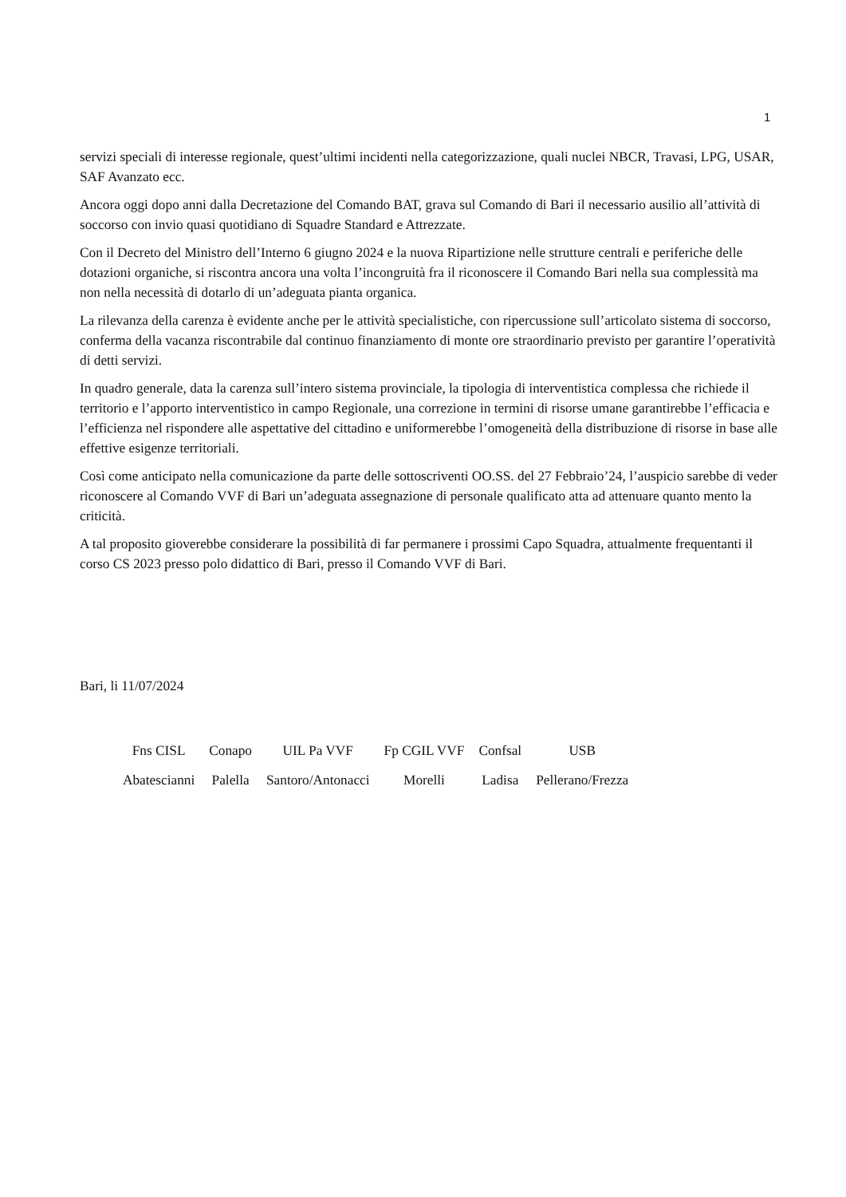1
servizi speciali di interesse regionale, quest’ultimi incidenti nella categorizzazione, quali nuclei NBCR, Travasi, LPG, USAR, SAF Avanzato ecc.
Ancora oggi dopo anni dalla Decretazione del Comando BAT, grava sul Comando di Bari il necessario ausilio all’attività di soccorso con invio quasi quotidiano di Squadre Standard e Attrezzate.
Con il Decreto del Ministro dell’Interno 6 giugno 2024 e la nuova Ripartizione nelle strutture centrali e periferiche delle dotazioni organiche, si riscontra ancora una volta l’incongruità fra il riconoscere il Comando Bari nella sua complessità ma non nella necessità di dotarlo di un’adeguata pianta organica.
La rilevanza della carenza è evidente anche per le attività specialistiche, con ripercussione sull’articolato sistema di soccorso, conferma della vacanza riscontrabile dal continuo finanziamento di monte ore straordinario previsto per garantire l’operatività di detti servizi.
In quadro generale, data la carenza sull’intero sistema provinciale, la tipologia di interventistica complessa che richiede il territorio e l’apporto interventistico in campo Regionale, una correzione in termini di risorse umane garantirebbe l’efficacia e l’efficienza nel rispondere alle aspettative del cittadino e uniformerebbe l’omogeneità della distribuzione di risorse in base alle effettive esigenze territoriali.
Così come anticipato nella comunicazione da parte delle sottoscriventi OO.SS. del 27 Febbraio’24, l’auspicio sarebbe di veder riconoscere al Comando VVF di Bari un’adeguata assegnazione di personale qualificato atta ad attenuare quanto mento la criticità.
A tal proposito gioverebbe considerare la possibilità di far permanere i prossimi Capo Squadra, attualmente frequentanti il corso CS 2023 presso polo didattico di Bari, presso il Comando VVF di Bari.
Bari, li 11/07/2024
| Fns CISL | Conapo | UIL Pa VVF | Fp CGIL VVF | Confsal | USB |
| Abatescianni | Palella | Santoro/Antonacci | Morelli | Ladisa | Pellerano/Frezza |